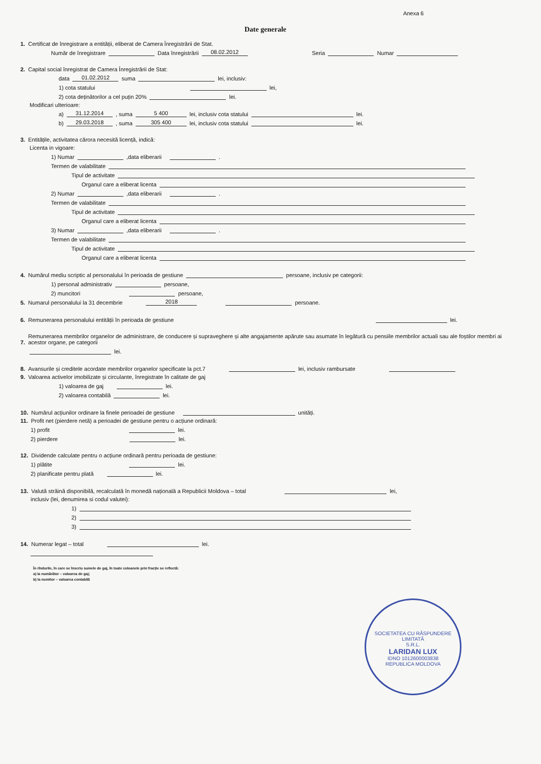Anexa 6
Date generale
1. Certificat de înregistrare a entității, eliberat de Camera Înregistrării de Stat.
Număr de înregistrare Data înregistrării 08.02.2012 Seria Numar
2. Capital social înregistrat de Camera Înregistrării de Stat:
data 01.02.2012 suma lei, inclusiv:
1) cota statului lei,
2) cota deținătorilor a cel puțin 20% lei.
Modificari ulterioare:
a) 31.12.2014 , suma 5 400 lei, inclusiv cota statului lei.
b) 29.03.2018 , suma 305 400 lei, inclusiv cota statului lei.
3. Entitățile, activitatea cărora necesită licență, indică:
Licenta in vigoare:
1) Numar ,data eliberarii .
Termen de valabilitate
Tipul de activitate
Organul care a eliberat licenta
2) Numar ,data eliberarii .
Termen de valabilitate
Tipul de activitate
Organul care a eliberat licenta
3) Numar ,data eliberarii .
Termen de valabilitate
Tipul de activitate
Organul care a eliberat licenta
4. Numărul mediu scriptic al personalului în perioada de gestiune persoane, inclusiv pe categorii:
1) personal administrativ persoane,
2) muncitori persoane,
5. Numarul personalului la 31 decembrie 2018 persoane.
6. Remunerarea personalului entității în perioada de gestiune lei.
7. Remunerarea membrilor organelor de administrare, de conducere și supraveghere și alte angajamente apărute sau asumate în legătură cu pensiile membrilor actuali sau ale foștilor membri ai acestor organe, pe categorii
lei.
8. Avansurile și creditele acordate membrilor organelor specificate la pct.7 lei, inclusiv rambursate
9. Valoarea activelor imobilizate și circulante, înregistrate în calitate de gaj
1) valoarea de gaj lei.
2) valoarea contabilă lei.
10. Numărul acțiunilor ordinare la finele perioadei de gestiune unități.
11. Profit net (pierdere netă) a perioadei de gestiune pentru o acțiune ordinară:
1) profit lei.
2) pierdere lei.
12. Dividende calculate pentru o acțiune ordinară pentru perioada de gestiune:
1) plătite lei.
2) planificate pentru plată lei.
13. Valută străină disponibilă, recalculată în monedă națională a Republicii Moldova – total lei,
inclusiv (lei, denumirea si codul valutei):
1)
2)
3)
14. Numerar legat – total lei.
În rîndurile, în care se înscriu sumele de gaj, în toate coloanele prin fracție se reflectă:
a) la numărător – valoarea de gaj;
b) la numitor – valoarea contabilă
SOCIETATEA CU RĂSPUNDERE LIMITATĂ
S.R.L.
LARIDAN LUX
IDNO 1012600003838
REPUBLICA MOLDOVA